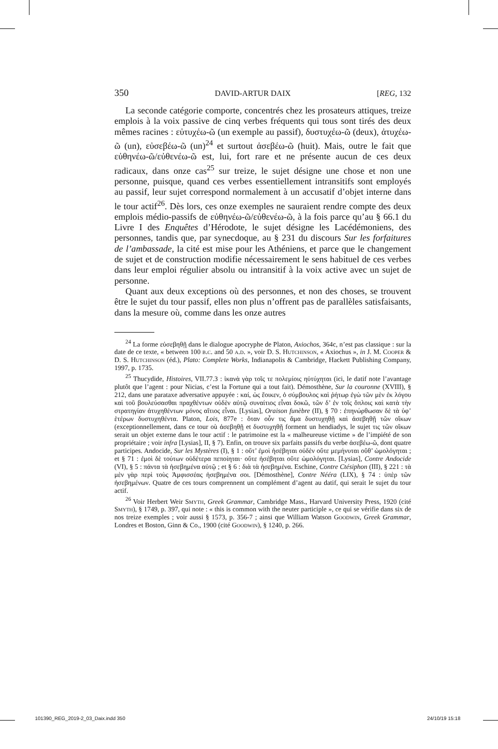350 DAVID-ARTUR DAIX [REG, 132
La seconde catégorie comporte, concentrés chez les prosateurs attiques, treize emplois à la voix passive de cinq verbes fréquents qui tous sont tirés des deux mêmes racines : εὐτυχέω-ῶ (un exemple au passif), δυστυχέω-ῶ (deux), ἀτυχέω-ῶ (un), εὐσεβέω-ῶ (un)<sup>24</sup> et surtout ἀσεβέω-ῶ (huit). Mais, outre le fait que εὐθηνέω-ῶ/εὐθενέω-ῶ est, lui, fort rare et ne présente aucun de ces deux radicaux, dans onze cas<sup>25</sup> sur treize, le sujet désigne une chose et non une personne, puisque, quand ces verbes essentiellement intransitifs sont employés au passif, leur sujet correspond normalement à un accusatif d’objet interne dans le tour actif<sup>26</sup>. Dès lors, ces onze exemples ne sauraient rendre compte des deux emplois médio-passifs de εὐθηνέω-ῶ/εὐθενέω-ῶ, à la fois parce qu’au § 66.1 du Livre I des Enquêtes d’Hérodote, le sujet désigne les Lacédémoniens, des personnes, tandis que, par synecdoque, au § 231 du discours Sur les forfaitures de l’ambassade, la cité est mise pour les Athéniens, et parce que le changement de sujet et de construction modifie nécessairement le sens habituel de ces verbes dans leur emploi régulier absolu ou intransitif à la voix active avec un sujet de personne.
Quant aux deux exceptions où des personnes, et non des choses, se trouvent être le sujet du tour passif, elles non plus n’offrent pas de parallèles satisfaisants, dans la mesure où, comme dans les onze autres
<sup>24</sup> La forme εὐσεβηθῇ dans le dialogue apocryphe de Platon, Axiochos, 364c, n’est pas classique : sur la date de ce texte, « between 100 b.c. and 50 a.d. », voir D. S. Hutchinson, « Axiochus », in J. M. Cooper & D. S. Hutchinson (éd.), Plato: Complete Works, Indianapolis & Cambridge, Hackett Publishing Company, 1997, p. 1735.
<sup>25</sup> Thucydide, Histoires, VII.77.3 : ἱκανὰ γὰρ τοῖς τε πολεμίοις ηὐτύχηται (ici, le datif note l’avantage plutôt que l’agent : pour Nicias, c’est la Fortune qui a tout fait). Démosthène, Sur la couronne (XVIII), § 212, dans une parataxe adversative appuyée : καί, ὡς ἔοικεν, ὁ σύμβουλος καὶ ῥήτωρ ἐγὼ τῶν μὲν ἐκ λόγου καὶ τοῦ βουλεύσασθαι πραχθέντων οὐδὲν αὐτῷ συναίτιος εἶναι δοκῶ, τῶν δ’ ἐν τοῖς ὅπλοις καὶ κατὰ τὴν στρατηγίαν ἀτυχηθέντων μόνος αἴτιος εἶναι. [Lysias], Oraison funèbre (II), § 70 : ἐπηνώρθωσαν δὲ τὰ ὑφ’ ἑτέρων δυστυχηθέντα. Platon, Lois, 877e : ὅταν οὖν τις ἅμα δυστυχηθῇ καὶ ἀσεβηθῇ τῶν οἴκων (exceptionnellement, dans ce tour où ἀσεβηθῇ et δυστυχηθῇ forment un hendiadys, le sujet τις τῶν οἴκων serait un objet externe dans le tour actif : le patrimoine est la « malheureuse victime » de l’impiété de son propriétaire ; voir infra [Lysias], II, § 7). Enfin, on trouve six parfaits passifs du verbe ἀσεβέω-ῶ, dont quatre participes. Andocide, Sur les Mystères (I), § 1 : οὔτ’ ἐμοὶ ἠσέβηται οὐδὲν οὔτε μεμήνυται οὔθ’ ὡμολόγηται ; et § 71 : ἐμοὶ δὲ τούτων οὐδέτερα πεποίηται· οὔτε ἠσέβηται οὔτε ὡμολόγηται. [Lysias], Contre Andocide (VI), § 5 : πάντα τὰ ἠσεβημένα αὐτῷ ; et § 6 : διὰ τὰ ἠσεβημένα. Eschine, Contre Ctésiphon (III), § 221 : τὰ μὲν γὰρ περὶ τοὺς Ἀμφισσέας ἠσεβημένα σοι. [Démosthène], Contre Nééra (LIX), § 74 : ὑπὲρ τῶν ἠσεβημένων. Quatre de ces tours comprennent un complément d’agent au datif, qui serait le sujet du tour actif.
<sup>26</sup> Voir Herbert Weir Smyth, Greek Grammar, Cambridge Mass., Harvard University Press, 1920 (cité Smyth), § 1749, p. 397, qui note : « this is common with the neuter participle », ce qui se vérifie dans six de nos treize exemples ; voir aussi § 1573, p. 356-7 ; ainsi que William Watson Goodwin, Greek Grammar, Londres et Boston, Ginn & Co., 1900 (cité Goodwin), § 1240, p. 266.
101390_REG_2019-2_03_Daix.indd 350 24/10/19 15:18